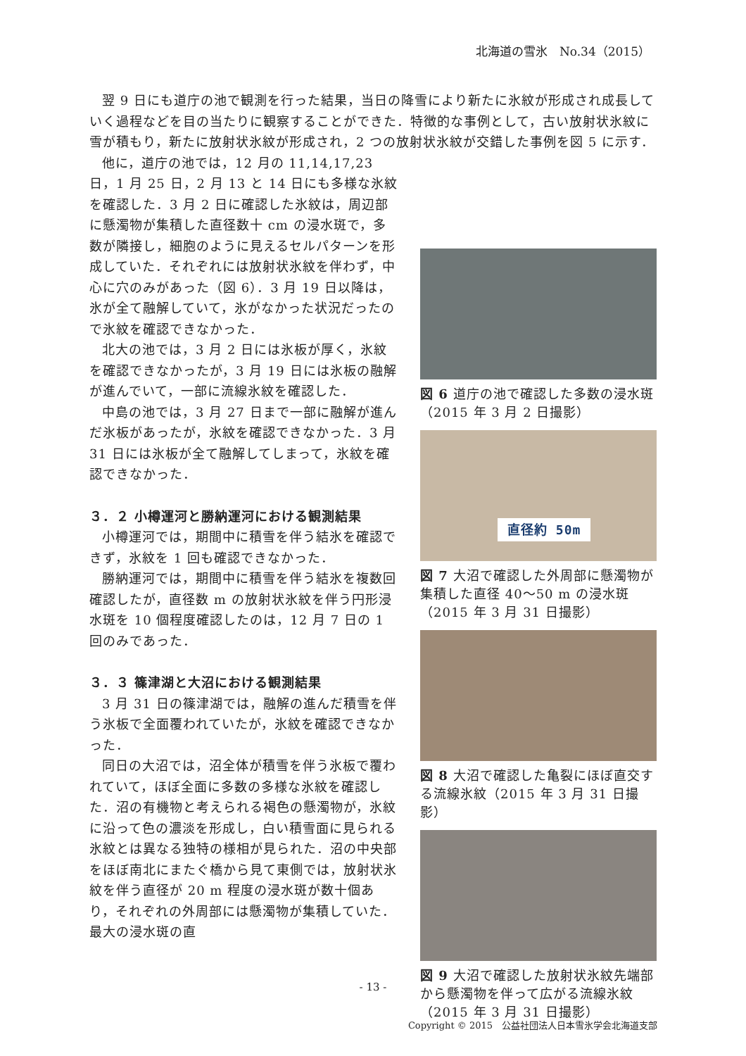北海道の雪氷　No.34（2015）
翌 9 日にも道庁の池で観測を行った結果，当日の降雪により新たに氷紋が形成され成長していく過程などを目の当たりに観察することができた．特徴的な事例として，古い放射状氷紋に雪が積もり，新たに放射状氷紋が形成され，2 つの放射状氷紋が交錯した事例を図 5 に示す．
他に，道庁の池では，12 月の 11,14,17,23 日，1 月 25 日，2 月 13 と 14 日にも多様な氷紋を確認した．3 月 2 日に確認した氷紋は，周辺部に懸濁物が集積した直径数十 cm の浸水斑で，多数が隣接し，細胞のように見えるセルパターンを形成していた．それぞれには放射状氷紋を伴わず，中心に穴のみがあった（図 6）．3 月 19 日以降は，氷が全て融解していて，氷がなかった状況だったので氷紋を確認できなかった．
北大の池では，3 月 2 日には氷板が厚く，氷紋を確認できなかったが，3 月 19 日には氷板の融解が進んでいて，一部に流線氷紋を確認した．
中島の池では，3 月 27 日まで一部に融解が進んだ氷板があったが，氷紋を確認できなかった．3 月 31 日には氷板が全て融解してしまって，氷紋を確認できなかった．
３．２ 小樽運河と勝納運河における観測結果
小樽運河では，期間中に積雪を伴う結氷を確認できず，氷紋を 1 回も確認できなかった．
勝納運河では，期間中に積雪を伴う結氷を複数回確認したが，直径数 m の放射状氷紋を伴う円形浸水斑を 10 個程度確認したのは，12 月 7 日の 1 回のみであった．
３．３ 篠津湖と大沼における観測結果
3 月 31 日の篠津湖では，融解の進んだ積雪を伴う氷板で全面覆われていたが，氷紋を確認できなかった．
同日の大沼では，沼全体が積雪を伴う氷板で覆われていて，ほぼ全面に多数の多様な氷紋を確認した．沼の有機物と考えられる褐色の懸濁物が，氷紋に沿って色の濃淡を形成し，白い積雪面に見られる氷紋とは異なる独特の様相が見られた．沼の中央部をほぼ南北にまたぐ橋から見て東側では，放射状氷紋を伴う直径が 20 m 程度の浸水斑が数十個あり，それぞれの外周部には懸濁物が集積していた．最大の浸水斑の直
図 6 道庁の池で確認した多数の浸水斑（2015 年 3 月 2 日撮影）
直径約 50m
図 7 大沼で確認した外周部に懸濁物が集積した直径 40～50 m の浸水斑（2015 年 3 月 31 日撮影）
図 8 大沼で確認した亀裂にほぼ直交する流線氷紋（2015 年 3 月 31 日撮影）
図 9 大沼で確認した放射状氷紋先端部から懸濁物を伴って広がる流線氷紋（2015 年 3 月 31 日撮影）
- 13 -
Copyright © 2015　公益社団法人日本雪氷学会北海道支部